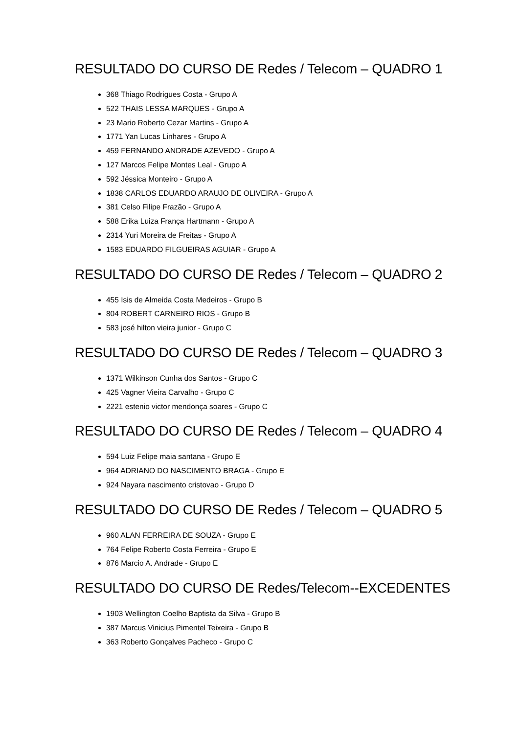RESULTADO DO CURSO DE Redes / Telecom – QUADRO 1
368 Thiago Rodrigues Costa - Grupo A
522 THAIS LESSA MARQUES - Grupo A
23 Mario Roberto Cezar Martins - Grupo A
1771 Yan Lucas Linhares - Grupo A
459 FERNANDO ANDRADE AZEVEDO - Grupo A
127 Marcos Felipe Montes Leal - Grupo A
592 Jéssica Monteiro - Grupo A
1838 CARLOS EDUARDO ARAUJO DE OLIVEIRA - Grupo A
381 Celso Filipe Frazão - Grupo A
588 Erika Luiza França Hartmann - Grupo A
2314 Yuri Moreira de Freitas - Grupo A
1583 EDUARDO FILGUEIRAS AGUIAR - Grupo A
RESULTADO DO CURSO DE Redes / Telecom – QUADRO 2
455 Isis de Almeida Costa Medeiros - Grupo B
804 ROBERT CARNEIRO RIOS - Grupo B
583 josé hilton vieira junior - Grupo C
RESULTADO DO CURSO DE Redes / Telecom – QUADRO 3
1371 Wilkinson Cunha dos Santos - Grupo C
425 Vagner Vieira Carvalho - Grupo C
2221 estenio victor mendonça soares - Grupo C
RESULTADO DO CURSO DE Redes / Telecom – QUADRO 4
594 Luiz Felipe maia santana - Grupo E
964 ADRIANO DO NASCIMENTO BRAGA - Grupo E
924 Nayara nascimento cristovao - Grupo D
RESULTADO DO CURSO DE Redes / Telecom – QUADRO 5
960 ALAN FERREIRA DE SOUZA - Grupo E
764 Felipe Roberto Costa Ferreira - Grupo E
876 Marcio A. Andrade - Grupo E
RESULTADO DO CURSO DE Redes/Telecom--EXCEDENTES
1903 Wellington Coelho Baptista da Silva - Grupo B
387 Marcus Vinicius Pimentel Teixeira - Grupo B
363 Roberto Gonçalves Pacheco - Grupo C